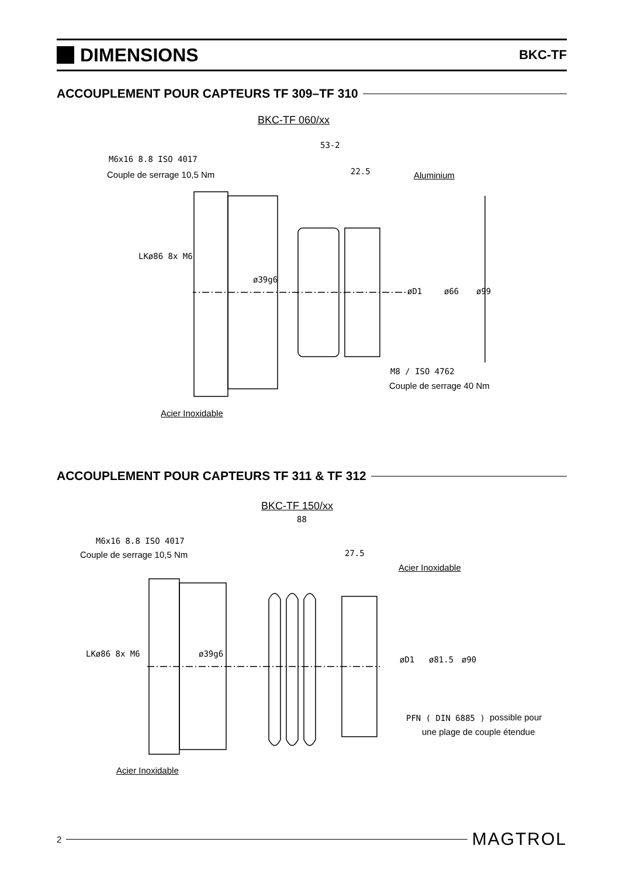DIMENSIONS
BKC-TF
ACCOUPLEMENT POUR CAPTEURS TF 309–TF 310
BKC-TF 060/xx
M6x16 8.8 ISO 4017
Couple de serrage 10,5 Nm
53-2
22.5 Aluminium
M8 / ISO 4762
Couple de serrage 40 Nm
Acier Inoxidable
LKø86 8x M6
ø39g6
øD1 ø66 ø99
ACCOUPLEMENT POUR CAPTEURS TF 311 & TF 312
BKC-TF 150/xx
88
M6x16 8.8 ISO 4017
Couple de serrage 10,5 Nm 27.5
Acier Inoxidable
LKø86 8x M6 ø39g6
øD1 ø81.5 ø90
PFN ( DIN 6885 ) possible pour
une plage de couple étendue
Acier Inoxidable
2 MAGTROL